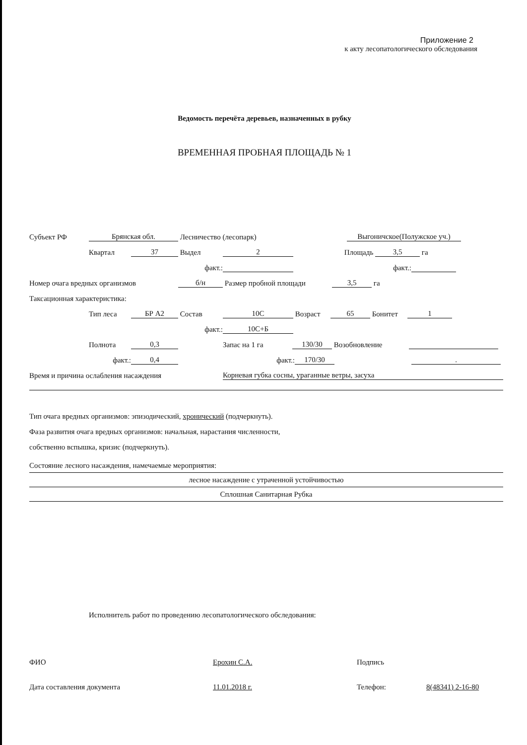Приложение 2
к акту лесопатологического обследования
Ведомость перечёта деревьев, назначенных в рубку
ВРЕМЕННАЯ ПРОБНАЯ ПЛОЩАДЬ № 1
Субъект РФ Брянская обл. Лесничество (лесопарк) Выгоничское(Полужское уч.)
Квартал 37 Выдел 2 Площадь 3,5 га
факт.: факт.:
Номер очага вредных организмов б/н Размер пробной площади 3,5 га
Таксационная характеристика:
Тип леса БР А2 Состав 10С Возраст 65 Бонитет 1
факт.: 10С+Б
Полнота 0,3 Запас на 1 га 130/30 Возобновление
факт.: 0,4 факт.: 170/30 .
Время и причина ослабления насаждения Корневая губка сосны, ураганные ветры, засуха
Тип очага вредных организмов: эпизодический, хронический (подчеркнуть).
Фаза развития очага вредных организмов: начальная, нарастания численности,
собственно вспышка, кризис (подчеркнуть).
Состояние лесного насаждения, намечаемые мероприятия:
лесное насаждение с утраченной устойчивостью
Сплошная Санитарная Рубка
Исполнитель работ по проведению лесопатологического обследования:
ФИО Ерохин С.А. Подпись
Дата составления документа 11.01.2018 г. Телефон: 8(48341) 2-16-80